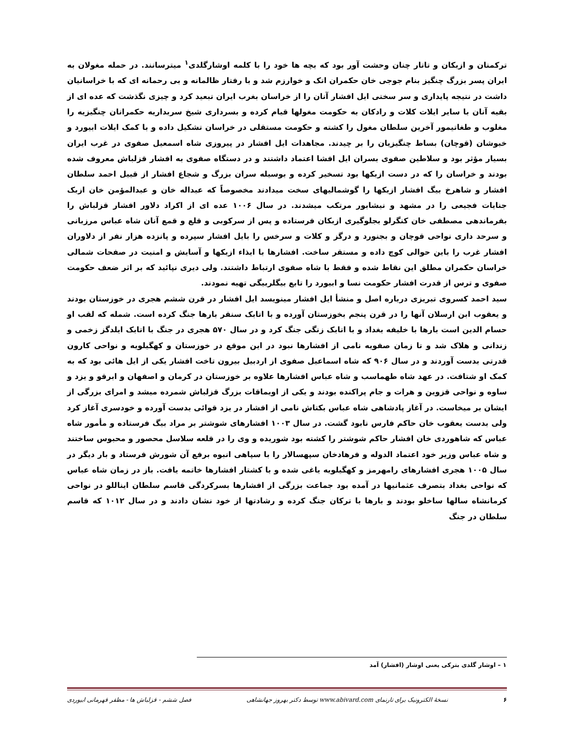ترکمنان و ازبکان و تاتار چنان وحشت آور بود که بچه ها خود را با کلمه اوشارگلدی<sup>۱</sup> میترسانند. در حمله مغولان به ایران پسر بزرگ چنگیز بنام جوجی خان حکمران اتک و خوارزم شد و با رفتار ظالمانه و بی رحمانه ای که با خراسانیان داشت در نتیجه پایداری و سر سختی ایل افشار آنان را از خراسان بغرب ایران تبعید کرد و چیزی نگذشت که عده ای از بقیه آنان با سایر ایلات کلات و رادکان به حکومت مغولها قیام کرده و بسرداری شیخ سربداریه حکمرانان چنگیزیه را مغلوب و طغاتیمور آخرین سلطان مغول را کشته و حکومت مستقلی در خراسان تشکیل داده و با کمک ایلات ابیورد و خبوشان (قوچان) بساط چنگیزیان را بر چیدند. مجاهدات ایل افشار در پیروزی شاه اسمعیل صفوی در غرب ایران بسیار مؤثر بود و سلاطین صفوی بسران ایل افشا اعتماد داشتند و در دستگاه صفوی به افشار قزلباش معروف شده بودند و خراسان را که در دست ازبکها بود تسخیر کرده و بوسیله سران بزرگ و شجاع افشار از قبیل احمد سلطان افشار و شاهرخ بیگ افشار ازبکها را گوشمالیهای سخت میدادند مخصوصاً که عبداله خان و عبدالمؤمن خان ازبک جنایات فجیعی را در مشهد و نیشابور مرتکب میشدند. در سال ۱۰۰۶ عده ای از اکراد دلاور افشار قزلباش را بفرماندهی مصطفی خان کنگرلو بجلوگیری ازبکان فرستاده و پس از سرکوبی و قلع و قمع آنان شاه عباس مرزبانی و سرحد داری نواحی قوچان و بجنورد و درگز و کلات و سرخس را بایل افشار سپرده و پانزده هزار نفر از دلاوران افشار غرب را باین حوالی کوچ داده و مستقر ساخت. افشارها با ایذاء ازبکها و آسایش و امنیت در صفحات شمالی خراسان حکمران مطلق این نقاط شده و فقط با شاه صفوی ارتباط داشتند. ولی دیری نپائید که بر اثر ضعف حکومت صفوی و ترس از قدرت افشار حکومت نسا و ابیورد را تابع بیگلربیگی تهیه نمودند.
سید احمد کسروی تبریزی درباره اصل و منشأ ایل افشار مینویسد ایل افشار در قرن ششم هجری در خوزستان بودند و یعقوب ابن ارسلان آنها را در قرن پنجم بخوزستان آورده و با اتابک سنقر بارها جنگ کرده است. شمله که لقب او حسام الدین است بارها با خلیفه بغداد و با اتابک زنگی جنگ کرد و در سال ۵۷۰ هجری در جنگ با اتابک ایلدگز زخمی و زندانی و هلاک شد و تا زمان صفویه نامی از افشارها نبود در این موقع در خوزستان و کهگیلویه و نواحی کارون قدرتی بدست آوردند و در سال ۹۰۶ که شاه اسماعیل صفوی از اردبیل بیرون تاخت افشار یکی از ایل هائی بود که به کمک او شتافت. در عهد شاه طهماسب و شاه عباس افشارها علاوه بر خوزستان در کرمان و اصفهان و ابرقو و یزد و ساوه و نواحی قزوین و هرات و جام پراکنده بودند و یکی از اویماقات بزرگ قزلباش شمرده میشد و امرای بزرگی از ایشان بر میخاست. در آغاز پادشاهی شاه عباس بکتاش نامی از افشار در یزد قوائی بدست آورده و خودسری آغاز کرد ولی بدست یعقوب خان حاکم فارس نابود گشت. در سال ۱۰۰۳ افشارهای شوشتر بر مراد بیگ فرستاده و مأمور شاه عباس که شاهوردی خان افشار حاکم شوشتر را کشته بود شوریده و وی را در قلعه سلاسل محصور و محبوس ساختند و شاه عباس وزیر خود اعتماد الدوله و فرهادخان سپهسالار را با سپاهی انبوه برفع آن شورش فرستاد و بار دیگر در سال ۱۰۰۵ هجری افشارهای رامهرمز و کهگیلویه یاغی شده و با کشتار افشارها خاتمه یافت. باز در زمان شاه عباس که نواحی بغداد بتصرف عثمانیها در آمده بود جماعت بزرگی از افشارها بسرکردگی قاسم سلطان ایناللو در نواحی کرمانشاه سالها ساخلو بودند و بارها با ترکان جنگ کرده و رشادتها از خود نشان دادند و در سال ۱۰۱۲ که قاسم سلطان در جنگ
۱ – اوشار گلدی بترکی یعنی اوشار (افشار) آمد
۶ نسخهٔ الکترونیک برای تارنمای www.abivard.com توسط دکتر بهروز جهانشاهی فصل ششم - قزلباش ها - مظفر قهرمانی ابیوردی